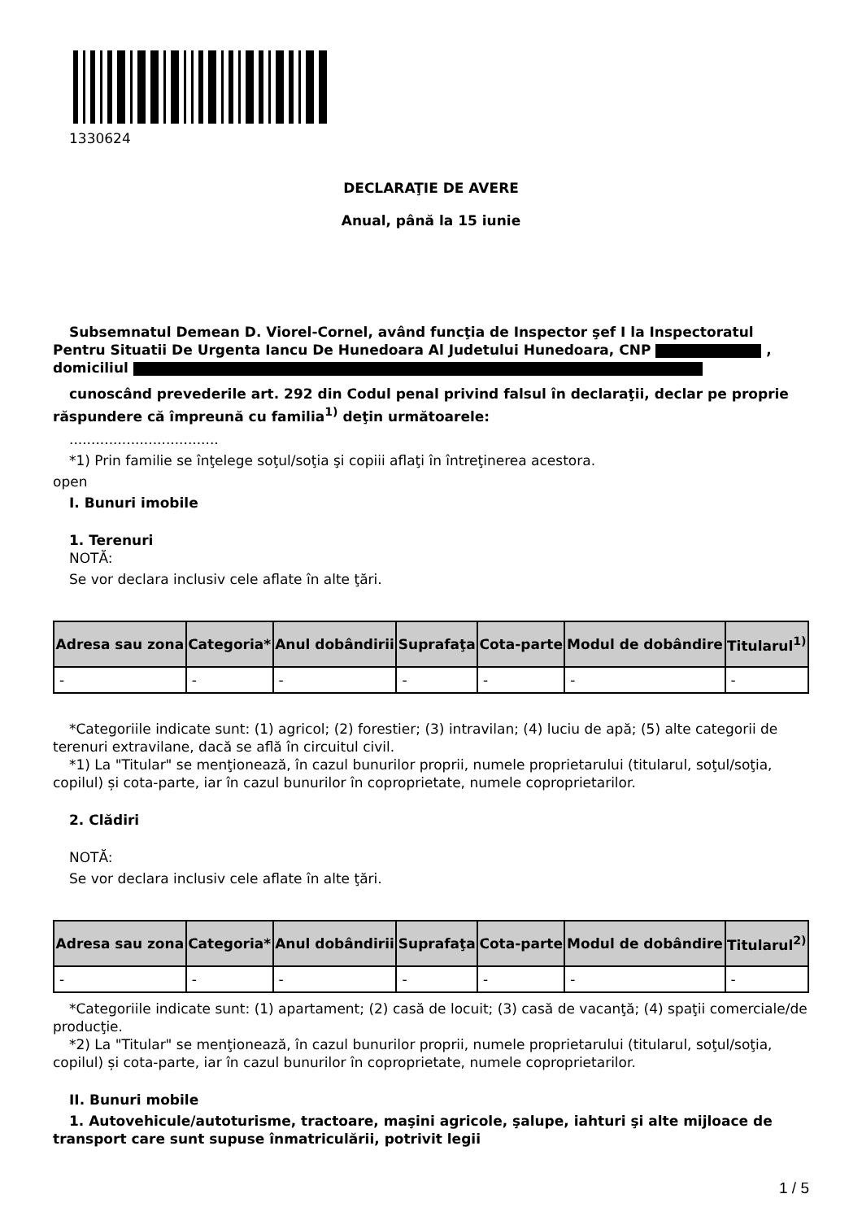1330624
DECLARAŢIE DE AVERE
Anual, până la 15 iunie
Subsemnatul Demean D. Viorel-Cornel, având funcţia de Inspector şef I la Inspectoratul Pentru Situatii De Urgenta Iancu De Hunedoara Al Judetului Hunedoara, CNP , domiciliul
cunoscând prevederile art. 292 din Codul penal privind falsul în declaraţii, declar pe proprie răspundere că împreună cu familia<sup>1)</sup> deţin următoarele:
..................................
*1) Prin familie se înţelege soţul/soţia şi copiii aflaţi în întreţinerea acestora.
open
I. Bunuri imobile
1. Terenuri
NOTĂ:
Se vor declara inclusiv cele aflate în alte ţări.
| Adresa sau zona | Categoria* | Anul dobândirii | Suprafaţa | Cota-parte | Modul de dobândire | Titularul<sup>1)</sup> |
| --- | --- | --- | --- | --- | --- | --- |
| - | - | - | - | - | - | - |
*Categoriile indicate sunt: (1) agricol; (2) forestier; (3) intravilan; (4) luciu de apă; (5) alte categorii de terenuri extravilane, dacă se află în circuitul civil.
*1) La "Titular" se menţionează, în cazul bunurilor proprii, numele proprietarului (titularul, soţul/soţia, copilul) și cota-parte, iar în cazul bunurilor în coproprietate, numele coproprietarilor.
2. Clădiri
NOTĂ:
Se vor declara inclusiv cele aflate în alte ţări.
| Adresa sau zona | Categoria* | Anul dobândirii | Suprafaţa | Cota-parte | Modul de dobândire | Titularul<sup>2)</sup> |
| --- | --- | --- | --- | --- | --- | --- |
| - | - | - | - | - | - | - |
*Categoriile indicate sunt: (1) apartament; (2) casă de locuit; (3) casă de vacanţă; (4) spaţii comerciale/de producţie.
*2) La "Titular" se menţionează, în cazul bunurilor proprii, numele proprietarului (titularul, soţul/soţia, copilul) și cota-parte, iar în cazul bunurilor în coproprietate, numele coproprietarilor.
II. Bunuri mobile
1. Autovehicule/autoturisme, tractoare, maşini agricole, şalupe, iahturi şi alte mijloace de transport care sunt supuse înmatriculării, potrivit legii
1 / 5